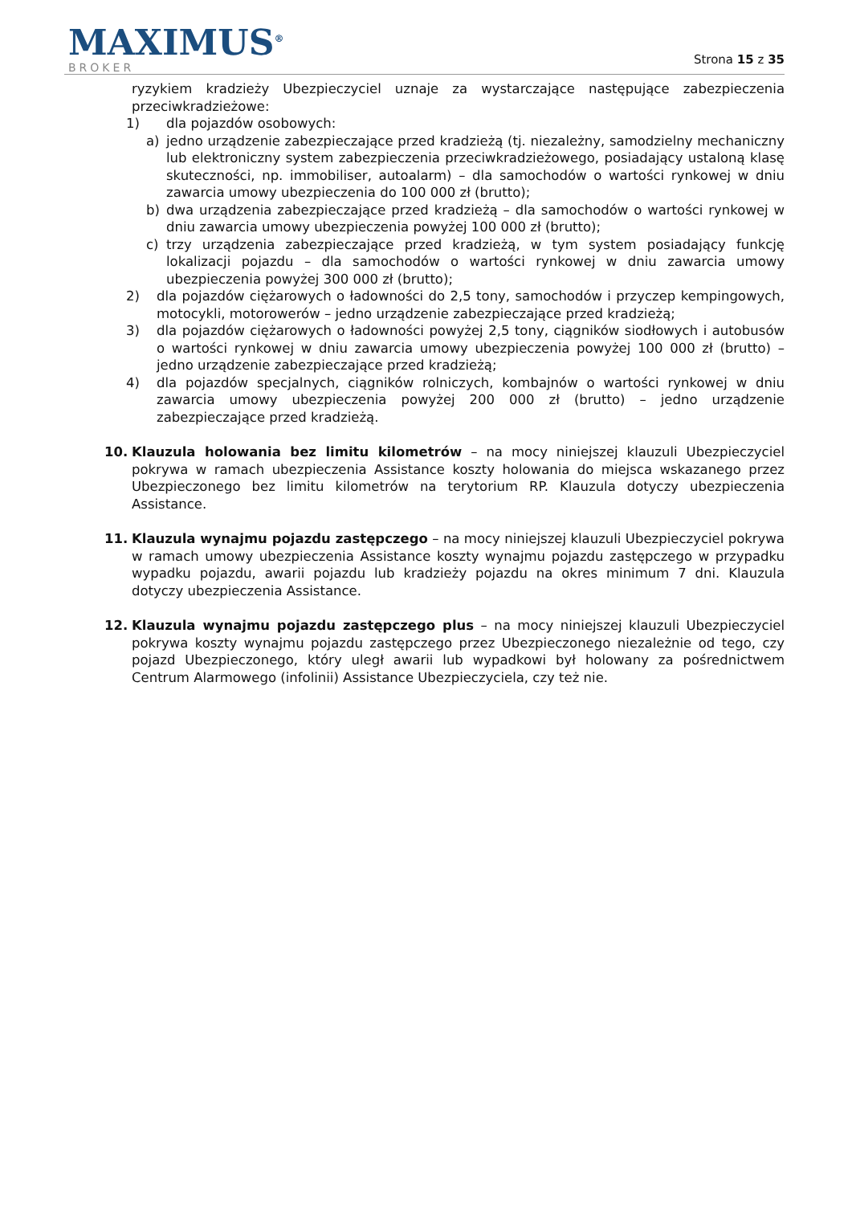MAXIMUS<sup>®</sup>
BROKER
Strona 15 z 35
ryzykiem kradzieży Ubezpieczyciel uznaje za wystarczające następujące zabezpieczenia przeciwkradzieżowe:
1) dla pojazdów osobowych:
a) jedno urządzenie zabezpieczające przed kradzieżą (tj. niezależny, samodzielny mechaniczny lub elektroniczny system zabezpieczenia przeciwkradzieżowego, posiadający ustaloną klasę skuteczności, np. immobiliser, autoalarm) – dla samochodów o wartości rynkowej w dniu zawarcia umowy ubezpieczenia do 100 000 zł (brutto);
b) dwa urządzenia zabezpieczające przed kradzieżą – dla samochodów o wartości rynkowej w dniu zawarcia umowy ubezpieczenia powyżej 100 000 zł (brutto);
c) trzy urządzenia zabezpieczające przed kradzieżą, w tym system posiadający funkcję lokalizacji pojazdu – dla samochodów o wartości rynkowej w dniu zawarcia umowy ubezpieczenia powyżej 300 000 zł (brutto);
2) dla pojazdów ciężarowych o ładowności do 2,5 tony, samochodów i przyczep kempingowych, motocykli, motorowerów – jedno urządzenie zabezpieczające przed kradzieżą;
3) dla pojazdów ciężarowych o ładowności powyżej 2,5 tony, ciągników siodłowych i autobusów o wartości rynkowej w dniu zawarcia umowy ubezpieczenia powyżej 100 000 zł (brutto) – jedno urządzenie zabezpieczające przed kradzieżą;
4) dla pojazdów specjalnych, ciągników rolniczych, kombajnów o wartości rynkowej w dniu zawarcia umowy ubezpieczenia powyżej 200 000 zł (brutto) – jedno urządzenie zabezpieczające przed kradzieżą.
10. Klauzula holowania bez limitu kilometrów – na mocy niniejszej klauzuli Ubezpieczyciel pokrywa w ramach ubezpieczenia Assistance koszty holowania do miejsca wskazanego przez Ubezpieczonego bez limitu kilometrów na terytorium RP. Klauzula dotyczy ubezpieczenia Assistance.
11. Klauzula wynajmu pojazdu zastępczego – na mocy niniejszej klauzuli Ubezpieczyciel pokrywa w ramach umowy ubezpieczenia Assistance koszty wynajmu pojazdu zastępczego w przypadku wypadku pojazdu, awarii pojazdu lub kradzieży pojazdu na okres minimum 7 dni. Klauzula dotyczy ubezpieczenia Assistance.
12. Klauzula wynajmu pojazdu zastępczego plus – na mocy niniejszej klauzuli Ubezpieczyciel pokrywa koszty wynajmu pojazdu zastępczego przez Ubezpieczonego niezależnie od tego, czy pojazd Ubezpieczonego, który uległ awarii lub wypadkowi był holowany za pośrednictwem Centrum Alarmowego (infolinii) Assistance Ubezpieczyciela, czy też nie.